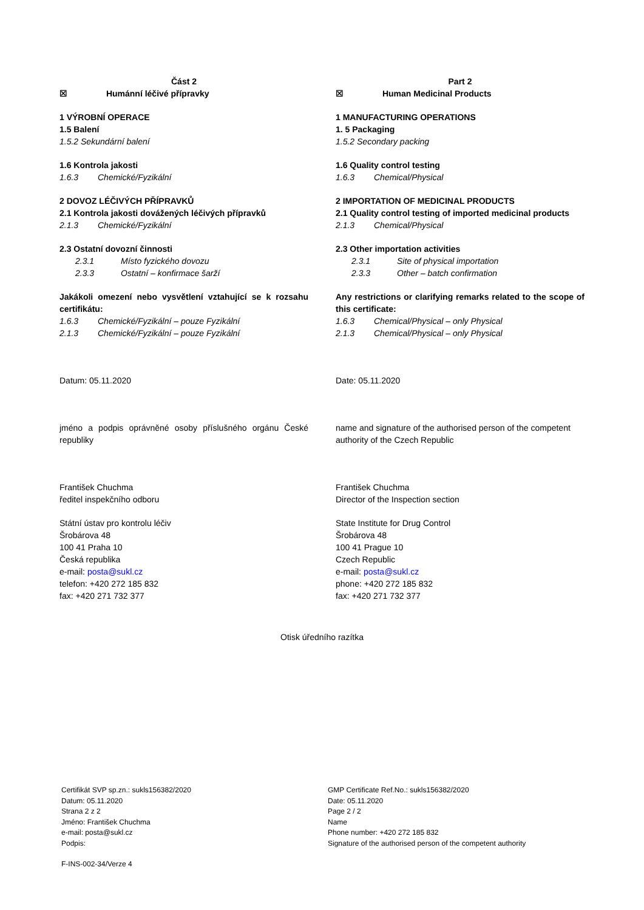Část 2
☒ Humánní léčivé přípravky
1 VÝROBNÍ OPERACE
1.5 Balení
1.5.2 Sekundární balení
1.6 Kontrola jakosti
1.6.3 Chemické/Fyzikální
2 DOVOZ LÉČIVÝCH PŘÍPRAVKŮ
2.1 Kontrola jakosti dovážených léčivých přípravků
2.1.3 Chemické/Fyzikální
2.3 Ostatní dovozní činnosti
2.3.1 Místo fyzického dovozu
2.3.3 Ostatní – konfirmace šarží
Jakákoli omezení nebo vysvětlení vztahující se k rozsahu certifikátu:
1.6.3 Chemické/Fyzikální – pouze Fyzikální
2.1.3 Chemické/Fyzikální – pouze Fyzikální
Datum: 05.11.2020
jméno a podpis oprávněné osoby příslušného orgánu České republiky
František Chuchma
ředitel inspekčního odboru
Státní ústav pro kontrolu léčiv
Šrobárova 48
100 41 Praha 10
Česká republika
e-mail: posta@sukl.cz
telefon: +420 272 185 832
fax: +420 271 732 377
Part 2
☒ Human Medicinal Products
1 MANUFACTURING OPERATIONS
1. 5 Packaging
1.5.2 Secondary packing
1.6 Quality control testing
1.6.3 Chemical/Physical
2 IMPORTATION OF MEDICINAL PRODUCTS
2.1 Quality control testing of imported medicinal products
2.1.3 Chemical/Physical
2.3 Other importation activities
2.3.1 Site of physical importation
2.3.3 Other – batch confirmation
Any restrictions or clarifying remarks related to the scope of this certificate:
1.6.3 Chemical/Physical – only Physical
2.1.3 Chemical/Physical – only Physical
Date: 05.11.2020
name and signature of the authorised person of the competent authority of the Czech Republic
František Chuchma
Director of the Inspection section
State Institute for Drug Control
Šrobárova 48
100 41 Prague 10
Czech Republic
e-mail: posta@sukl.cz
phone: +420 272 185 832
fax: +420 271 732 377
Otisk úředního razítka
Certifikát SVP sp.zn.: sukls156382/2020
Datum: 05.11.2020
Strana 2 z 2
Jméno: František Chuchma
e-mail: posta@sukl.cz
Podpis:
GMP Certificate Ref.No.: sukls156382/2020
Date: 05.11.2020
Page 2 / 2
Name
Phone number: +420 272 185 832
Signature of the authorised person of the competent authority
F-INS-002-34/Verze 4